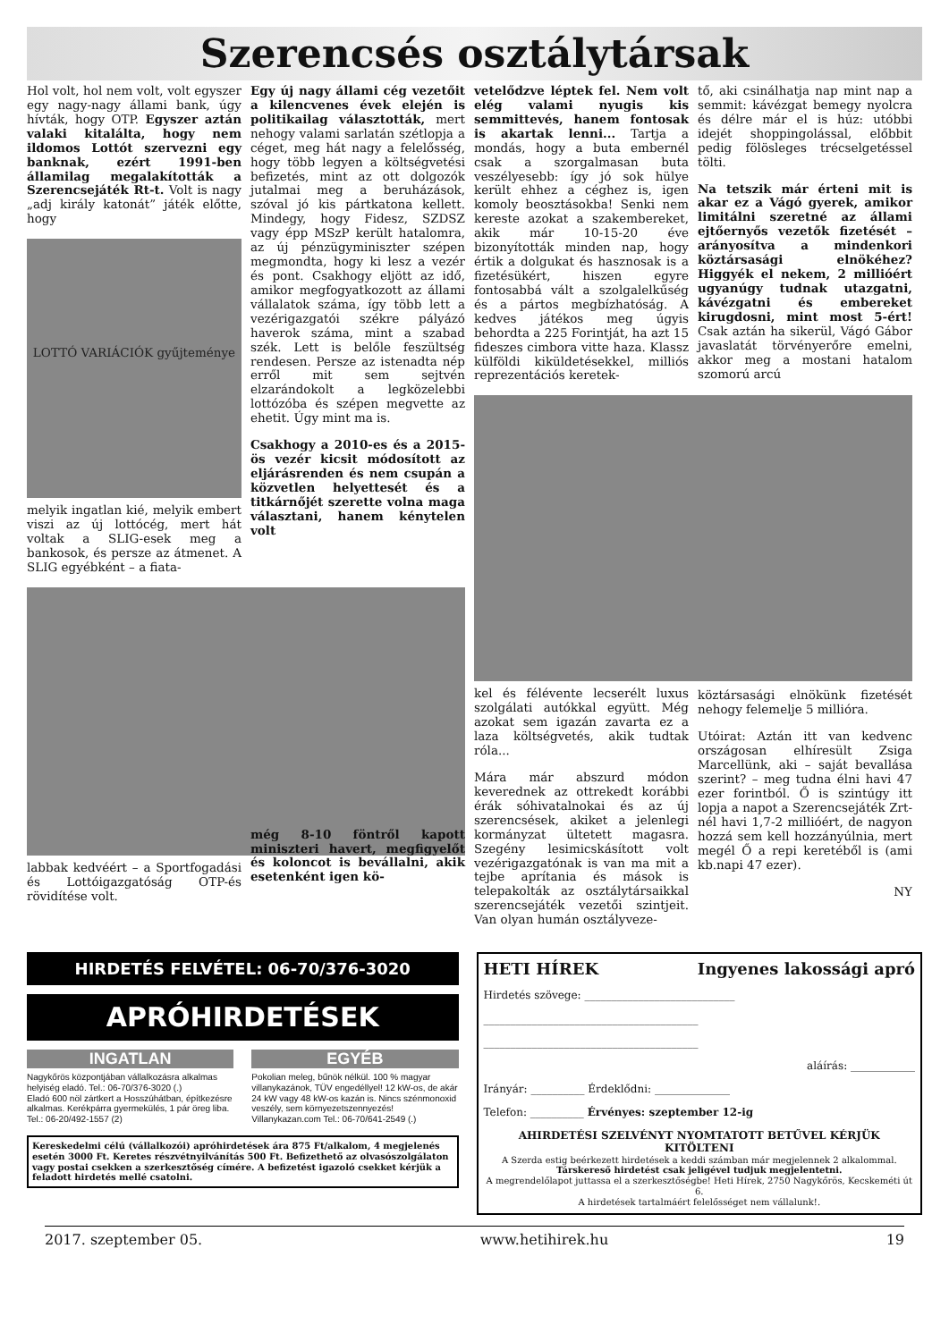Szerencsés osztálytársak
Hol volt, hol nem volt, volt egyszer egy nagy-nagy állami bank, úgy hívták, hogy OTP. Egyszer aztán valaki kitalálta, hogy nem ildomos Lottót szervezni egy banknak, ezért 1991-ben államilag megalakították a Szerencsejáték Rt-t. Volt is nagy „adj király katonát” játék előtte, hogy
LOTTÓ VARIÁCIÓK gyűjteménye
melyik ingatlan kié, melyik embert viszi az új lottócég, mert hát voltak a SLIG-esek meg a bankosok, és persze az átmenet. A SLIG egyébként – a fiata-
labbak kedvéért – a Sportfogadási és Lottóigazgatóság OTP-és rövidítése volt.
Egy új nagy állami cég vezetőit a kilencvenes évek elején is politikailag választották, mert nehogy valami sarlatán szétlopja a céget, meg hát nagy a felelősség, hogy több legyen a költségvetési befizetés, mint az ott dolgozók jutalmai meg a beruházások, szóval jó kis pártkatona kellett. Mindegy, hogy Fidesz, SZDSZ vagy épp MSzP került hatalomra, az új pénzügyminiszter szépen megmondta, hogy ki lesz a vezér és pont. Csakhogy eljött az idő, amikor megfogyatkozott az állami vállalatok száma, így több lett a vezérigazgatói székre pályázó haverok száma, mint a szabad szék. Lett is belőle feszültség rendesen. Persze az istenadta nép erről mit sem sejtvén elzarándokolt a legközelebbi lottózóba és szépen megvette az ehetit. Úgy mint ma is.
Csakhogy a 2010-es és a 2015-ös vezér kicsit módosított az eljárásrenden és nem csupán a közvetlen helyettesét és a titkárnőjét szerette volna maga választani, hanem kénytelen volt
még 8-10 föntről kapott miniszteri havert, megfigyelőt és koloncot is bevállalni, akik esetenként igen kö-
vetelődzve léptek fel. Nem volt elég valami nyugis kis semmittevés, hanem fontosak is akartak lenni... Tartja a mondás, hogy a buta embernél csak a szorgalmasan buta veszélyesebb: így jó sok hülye került ehhez a céghez is, igen komoly beosztásokba! Senki nem kereste azokat a szakembereket, akik már 10-15-20 éve bizonyították minden nap, hogy értik a dolgukat és hasznosak is a fizetésükért, hiszen egyre fontosabbá vált a szolgalelkűség és a pártos megbízhatóság. A kedves játékos meg úgyis behordta a 225 Forintját, ha azt 15 fideszes cimbora vitte haza. Klassz külföldi kiküldetésekkel, milliós reprezentációs keretek-
kel és félévente lecserélt luxus szolgálati autókkal együtt. Még azokat sem igazán zavarta ez a laza költségvetés, akik tudtak róla...
Mára már abszurd módon keverednek az ottrekedt korábbi érák sóhivatalnokai és az új szerencsések, akiket a jelenlegi kormányzat ültetett magasra. Szegény lesimicskásított volt vezérigazgatónak is van ma mit a tejbe aprítania és mások is telepakolták az osztálytársaikkal szerencsejáték vezetői szintjeit. Van olyan humán osztályveze-
tő, aki csinálhatja nap mint nap a semmit: kávézgat bemegy nyolcra és délre már el is húz: utóbbi idejét shoppingolással, előbbit pedig fölösleges trécselgetéssel tölti.
Na tetszik már érteni mit is akar ez a Vágó gyerek, amikor limitálni szeretné az állami ejtőernyős vezetők fizetését – arányosítva a mindenkori köztársasági elnökéhez? Higgyék el nekem, 2 millióért ugyanúgy tudnak utazgatni, kávézgatni és embereket kirugdosni, mint most 5-ért! Csak aztán ha sikerül, Vágó Gábor javaslatát törvényerőre emelni, akkor meg a mostani hatalom szomorú arcú
köztársasági elnökünk fizetését nehogy felemelje 5 millióra.
Utóirat: Aztán itt van kedvenc országosan elhíresült Zsiga Marcellünk, aki – saját bevallása szerint? – meg tudna élni havi 47 ezer forintból. Ő is szintúgy itt lopja a napot a Szerencsejáték Zrt-nél havi 1,7-2 millióért, de nagyon hozzá sem kell hozzányúlnia, mert megél Ő a repi keretéből is (ami kb.napi 47 ezer).
NY
HIRDETÉS FELVÉTEL: 06-70/376-3020
APRÓHIRDETÉSEK
INGATLAN
Nagykőrös központjában vállalkozásra alkalmas helyiség eladó. Tel.: 06-70/376-3020 (.)
Eladó 600 nöl zártkert a Hosszúhátban, építkezésre alkalmas. Kerékpárra gyermekülés, 1 pár öreg liba. Tel.: 06-20/492-1557 (2)
EGYÉB
Pokolian meleg, bűnök nélkül. 100 % magyar villanykazánok, TÜV engedéllyel! 12 kW-os, de akár 24 kW vagy 48 kW-os kazán is. Nincs szénmonoxid veszély, sem környezetszennyezés! Villanykazan.com Tel.: 06-70/641-2549 (.)
Kereskedelmi célú (vállalkozói) apróhirdetések ára 875 Ft/alkalom, 4 megjelenés esetén 3000 Ft. Keretes részvétnyilvánítás 500 Ft. Befizethető az olvasószolgálaton vagy postai csekken a szerkesztőség címére. A befizetést igazoló csekket kérjük a feladott hirdetés mellé csatolni.
HETI HÍREK Ingyenes lakossági apró
Hirdetés szövege: ____________________________
________________________________________
________________________________________
aláírás: ____________
Irányár: __________ Érdeklődni: ______________
Telefon: __________ Érvényes: szeptember 12-ig
AHIRDETÉSI SZELVÉNYT NYOMTATOTT BETŰVEL KÉRJÜK KITÖLTENI
A Szerda estig beérkezett hirdetések a keddi számban már megjelennek 2 alkalommal.
Társkereső hirdetést csak jeligével tudjuk megjelentetni.
A megrendelőlapot juttassa el a szerkesztőségbe! Heti Hírek, 2750 Nagykőrös, Kecskeméti út 6.
A hirdetések tartalmáért felelősséget nem vállalunk!.
2017. szeptember 05. www.hetihirek.hu 19